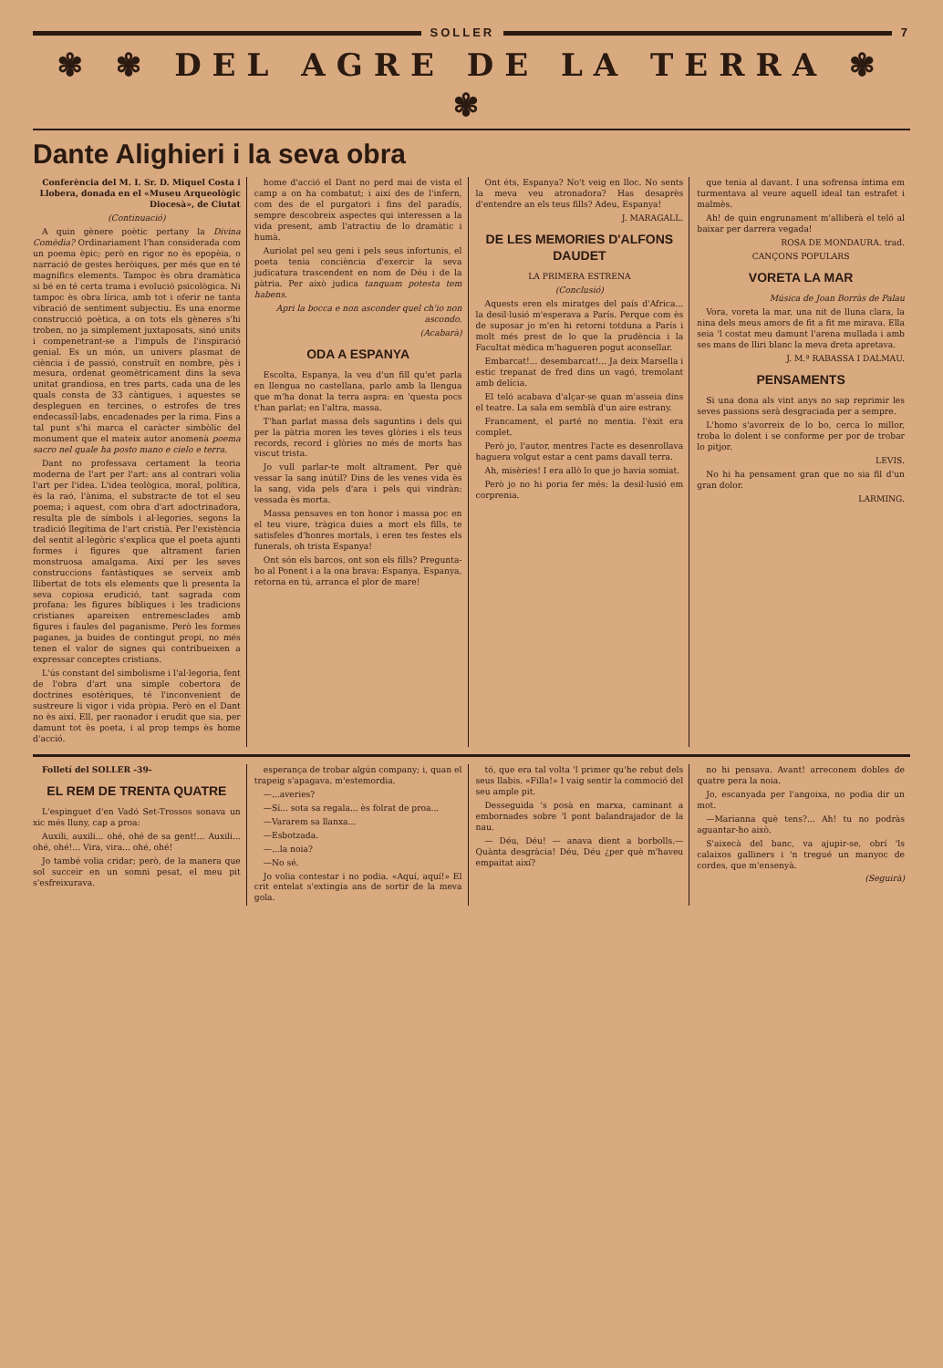SOLLER
7
✾ ✾ DEL AGRE DE LA TERRA ✾ ✾
Dante Alighieri i la seva obra
Conferència del M. I. Sr. D. Miquel Costa i Llobera, donada en el «Museu Arqueològic Diocesà», de Ciutat
(Continuació)
A quin gènere poètic pertany la Divina Comèdia? Ordinariament l'han considerada com un poema èpic; però en rigor no ès epopèia, o narració de gestes heròiques, per més que en té magnífics elements. Tampoc ès obra dramàtica si bé en té certa trama i evolució psicològica. Ni tampoc ès obra lírica, amb tot i oferir ne tanta vibració de sentiment subjectiu. Es una enorme construcció poètica, a on tots els gèneres s'hi troben, no ja simplement juxtaposats, sinó units i compenetrant-se a l'impuls de l'inspiració genial. Es un món, un univers plasmat de ciència i de passió, construït en nombre, pès i mesura, ordenat geomètricament dins la seva unitat grandiosa, en tres parts, cada una de les quals consta de 33 càntigues, i aquestes se despleguen en tercines, o estrofes de tres endecassíl·labs, encadenades per la rima. Fins a tal punt s'hi marca el caràcter simbòlic del monument que el mateix autor anomenà poema sacro nel quale ha posto mano e cielo e terra.
Dant no professava certament la teoria moderna de l'art per l'art: ans al contrari volia l'art per l'idea. L'idea teològica, moral, política, ès la raó, l'ànima, el substracte de tot el seu poema; i aquest, com obra d'art adoctrinadora, resulta ple de símbols i al·legories, segons la tradició llegítima de l'art cristià. Per l'existència del sentit al·legòric s'explica que el poeta ajunti formes i figures que altrament farien monstruosa amalgama. Així per les seves construccions fantàstiques se serveix amb llibertat de tots els elements que li presenta la seva copiosa erudició, tant sagrada com profana: les figures bíbliques i les tradicions cristianes apareixen entremesclades amb figures i faules del paganisme. Però les formes paganes, ja buides de contingut propi, no més tenen el valor de signes qui contribueixen a expressar conceptes cristians.
L'ús constant del simbolisme i l'al·legoria, fent de l'obra d'art una simple cobertora de doctrines esotèriques, té l'inconvenient de sustreure li vigor i vida pròpia. Però en el Dant no ès així. Ell, per raonador i erudit que sia, per damunt tot ès poeta, i al prop temps ès home d'acció.
home d'acció el Dant no perd mai de vista el camp a on ha combatut; i així des de l'infern, com des de el purgatori i fins del paradís, sempre descobreix aspectes qui interessen a la vida present, amb l'atractiu de lo dramàtic i humà.
Auriolat pel seu geni i pels seus infortunis, el poeta tenia conciència d'exercir la seva judicatura trascendent en nom de Déu i de la pàtria. Per això judica tanquam potesta tem habens.
Apri la bocca e non asconder quel ch'io non ascondo.
(Acabarà)
ODA A ESPANYA
Escolta, Espanya, la veu d'un fill qu'et parla en llengua no castellana, parlo amb la llengua que m'ha donat la terra aspra: en 'questa pocs t'han parlat; en l'altra, massa.
T'han parlat massa dels saguntins i dels qui per la pàtria moren les teves glòries i els teus records, record i glòries no més de morts has viscut trista.
Jo vull parlar-te molt altrament. Per què vessar la sang inútil? Dins de les venes vida ès la sang, vida pels d'ara i pels qui vindràn: vessada ès morta.
Massa pensaves en ton honor i massa poc en el teu viure, tràgica duies a mort els fills, te satisfeles d'honres mortals, i eren tes festes els funerals, oh trista Espanya!
Ont són els barcos, ont son els fills? Pregunta-ho al Ponent i a la ona brava: Espanya, Espanya, retorna en tú, arranca el plor de mare!
Ont éts, Espanya? No't veig en lloc. No sents la meva veu atronadora? Has desaprès d'entendre an els teus fills? Adeu, Espanya!
J. MARAGALL.
DE LES MEMORIES D'ALFONS DAUDET
LA PRIMERA ESTRENA
(Conclusió)
Aquests eren els miratges del país d'Africa... la desil·lusió m'esperava a París. Perque com ès de suposar jo m'en hi retorni totduna a París i molt més prest de lo que la prudència i la Facultat mèdica m'hagueren pogut aconsellar.
Embarcat!... desembarcat!... Ja deix Marsella i estic trepanat de fred dins un vagó, tremolant amb delícia.
El teló acabava d'alçar-se quan m'asseia dins el teatre. La sala em semblà d'un aire estrany.
Francament, el parté no mentia. l'èxit era complet.
Però jo, l'autor, mentres l'acte es desenrollava haguera volgut estar a cent pams davall terra.
Ah, misèries! I era allò lo que jo havia somiat.
Però jo no hi poria fer més: la desil·lusió em corprenia.
que tenia al davant. I una sofrensa íntima em turmentava al veure aquell ideal tan estrafet i malmès.
Ah! de quin engrunament m'alliberà el teló al baixar per darrera vegada!
ROSA DE MONDAURA. trad.
CANÇONS POPULARS
VORETA LA MAR
Música de Joan Borràs de Palau
Vora, voreta la mar, una nit de lluna clara, la nina dels meus amors de fit a fit me mirava. Ella seia 'l costat meu damunt l'arena mullada i amb ses mans de lliri blanc la meva dreta apretava.
J. M.ª RABASSA I DALMAU.
PENSAMENTS
Si una dona als vint anys no sap reprimir les seves passions serà desgraciada per a sempre.
L'homo s'avorreix de lo bo, cerca lo millor, troba lo dolent i se conforme per por de trobar lo pitjor.
LEVIS.
No hi ha pensament gran que no sia fil d'un gran dolor.
LARMING.
Folletí del SOLLER -39-
EL REM DE TRENTA QUATRE
L'espinguet d'en Vadó Set-Trossos sonava un xic més lluny, cap a proa:
Auxili, auxili... ohé, ohé de sa gent!... Auxili... ohé, ohé!... Vira, vira... ohé, ohé!
Jo també volia cridar; però, de la manera que sol succeir en un somni pesat, el meu pit s'esfreixurava.
esperança de trobar algún company; i, quan el trapeig s'apagava, m'estemordia.
—...averies?
—Sí... sota sa regala... ès folrat de proa...
—Vararem sa llanxa...
—Esbotzada.
—...la noia?
—No sé.
Jo volia contestar i no podia. «Aquí, aquí!» El crit entelat s'extingia ans de sortir de la meva gola.
tó, que era tal volta 'l primer qu'he rebut dels seus llabis. «Filla!» I vaig sentir la commoció del seu ample pit.
Desseguida 's posà en marxa, caminant a embornades sobre 'l pont balandrajador de la nau.
— Déu, Déu! — anava dient a borbolls.— Quànta desgràcia! Déu, Déu ¿per què m'haveu empaitat així?
no hi pensava. Avant! arreconem dobles de quatre pera la noia.
Jo, escanyada per l'angoixa, no podia dir un mot.
—Marianna què tens?... Ah! tu no podràs aguantar-ho això.
S'aixecà del banc, va ajupir-se, obrí 'ls calaixos galliners i 'n tregué un manyoc de cordes, que m'ensenyà.
(Seguirà)